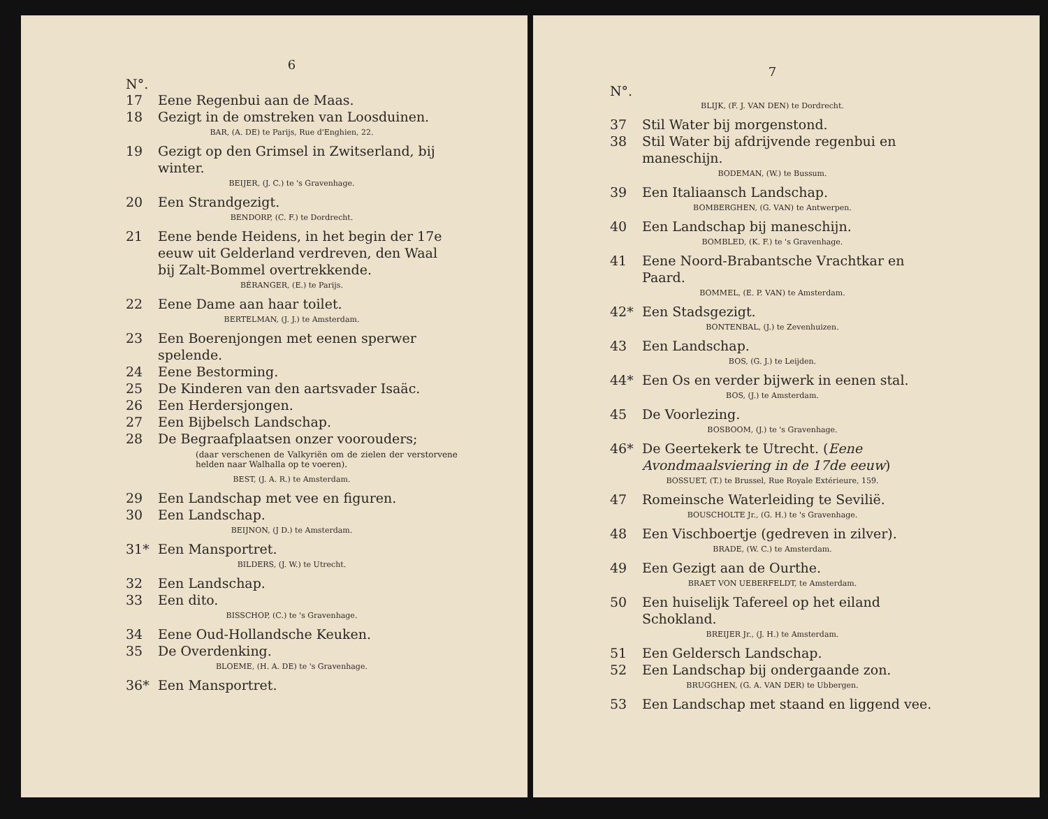6
N°.
17 Eene Regenbui aan de Maas.
18 Gezigt in de omstreken van Loosduinen.
BAR, (A. DE) te Parijs, Rue d'Enghien, 22.
19 Gezigt op den Grimsel in Zwitserland, bij winter.
BEIJER, (J. C.) te 's Gravenhage.
20 Een Strandgezigt.
BENDORP, (C. F.) te Dordrecht.
21 Eene bende Heidens, in het begin der 17e eeuw uit Gelderland verdreven, den Waal bij Zalt-Bommel overtrekkende.
BÉRANGER, (E.) te Parijs.
22 Eene Dame aan haar toilet.
BERTELMAN, (J. J.) te Amsterdam.
23 Een Boerenjongen met eenen sperwer spelende.
24 Eene Bestorming.
25 De Kinderen van den aartsvader Isaäc.
26 Een Herdersjongen.
27 Een Bijbelsch Landschap.
28 De Begraafplaatsen onzer voorouders;
(daar verschenen de Valkyriën om de zielen der verstorvene helden naar Walhalla op te voeren).
BEST, (J. A. R.) te Amsterdam.
29 Een Landschap met vee en figuren.
30 Een Landschap.
BEIJNON, (J D.) te Amsterdam.
31* Een Mansportret.
BILDERS, (J. W.) te Utrecht.
32 Een Landschap.
33 Een dito.
BISSCHOP, (C.) te 's Gravenhage.
34 Eene Oud-Hollandsche Keuken.
35 De Overdenking.
BLOEME, (H. A. DE) te 's Gravenhage.
36* Een Mansportret.
7
N°.
BLIJK, (F. J. VAN DEN) te Dordrecht.
37 Stil Water bij morgenstond.
38 Stil Water bij afdrijvende regenbui en maneschijn.
BODEMAN, (W.) te Bussum.
39 Een Italiaansch Landschap.
BOMBERGHEN, (G. VAN) te Antwerpen.
40 Een Landschap bij maneschijn.
BOMBLED, (K. F.) te 's Gravenhage.
41 Eene Noord-Brabantsche Vrachtkar en Paard.
BOMMEL, (E. P. VAN) te Amsterdam.
42* Een Stadsgezigt.
BONTENBAL, (J.) te Zevenhuizen.
43 Een Landschap.
BOS, (G. J.) te Leijden.
44* Een Os en verder bijwerk in eenen stal.
BOS, (J.) te Amsterdam.
45 De Voorlezing.
BOSBOOM, (J.) te 's Gravenhage.
46* De Geertekerk te Utrecht. (Eene Avondmaalsviering in de 17de eeuw)
BOSSUET, (T.) te Brussel, Rue Royale Extérieure, 159.
47 Romeinsche Waterleiding te Sevilië.
BOUSCHOLTE Jr., (G. H.) te 's Gravenhage.
48 Een Vischboertje (gedreven in zilver).
BRADE, (W. C.) te Amsterdam.
49 Een Gezigt aan de Ourthe.
BRAET VON UEBERFELDT, te Amsterdam.
50 Een huiselijk Tafereel op het eiland Schokland.
BREIJER Jr., (J. H.) te Amsterdam.
51 Een Geldersch Landschap.
52 Een Landschap bij ondergaande zon.
BRUGGHEN, (G. A. VAN DER) te Ubbergen.
53 Een Landschap met staand en liggend vee.